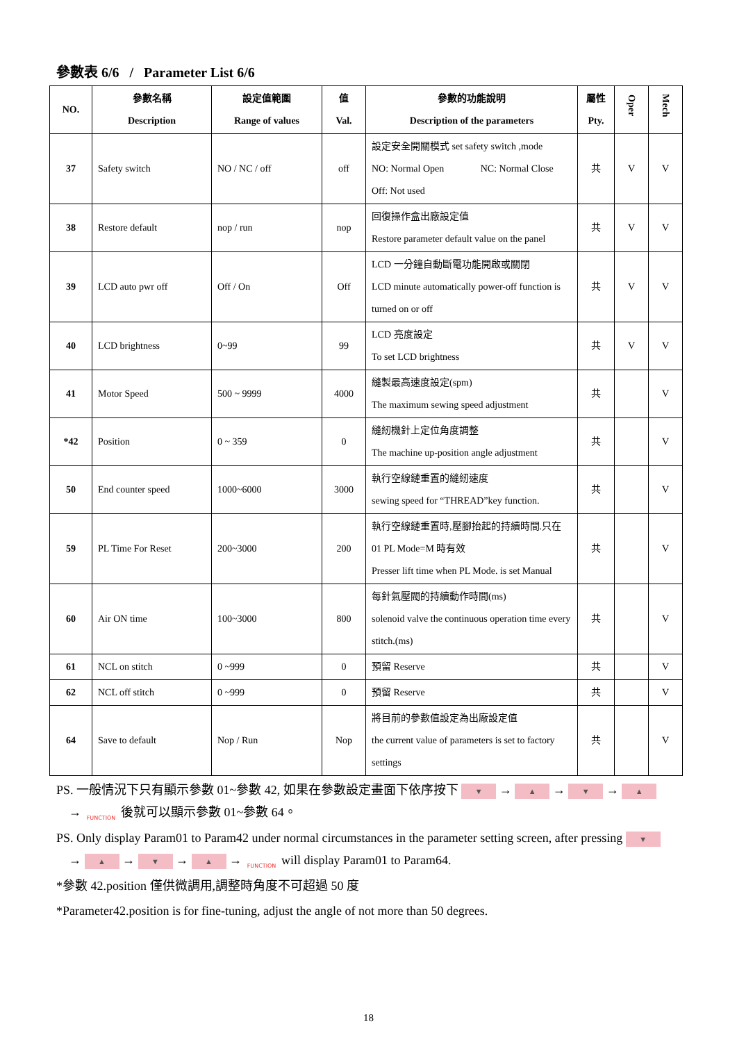參數表 6/6 / Parameter List 6/6
| NO. | 參數名稱 Description | 設定值範圍 Range of values | 值 Val. | 參數的功能說明 Description of the parameters | 屬性 Pty. | Oper | Mech |
| --- | --- | --- | --- | --- | --- | --- | --- |
| 37 | Safety switch | NO / NC / off | off | 設定安全開關模式 set safety switch ,mode NO: Normal Open NC: Normal Close Off: Not used | 共 | V | V |
| 38 | Restore default | nop / run | nop | 回復操作盒出廠設定值 Restore parameter default value on the panel | 共 | V | V |
| 39 | LCD auto pwr off | Off / On | Off | LCD 一分鐘自動斷電功能開啟或關閉 LCD minute automatically power-off function is turned on or off | 共 | V | V |
| 40 | LCD brightness | 0~99 | 99 | LCD 亮度設定 To set LCD brightness | 共 | V | V |
| 41 | Motor Speed | 500 ~ 9999 | 4000 | 縫製最高速度設定(spm) The maximum sewing speed adjustment | 共 | | V |
| *42 | Position | 0 ~ 359 | 0 | 縫紉機針上定位角度調整 The machine up-position angle adjustment | 共 | | V |
| 50 | End counter speed | 1000~6000 | 3000 | 執行空線鏈重置的縫紉速度 sewing speed for “THREAD”key function. | 共 | | V |
| 59 | PL Time For Reset | 200~3000 | 200 | 執行空線鏈重置時,壓腳抬起的持續時間.只在 01 PL Mode=M 時有效 Presser lift time when PL Mode. is set Manual | 共 | | V |
| 60 | Air ON time | 100~3000 | 800 | 每針氣壓閥的持續動作時間(ms) solenoid valve the continuous operation time every stitch.(ms) | 共 | | V |
| 61 | NCL on stitch | 0 ~999 | 0 | 預留 Reserve | 共 | | V |
| 62 | NCL off stitch | 0 ~999 | 0 | 預留 Reserve | 共 | | V |
| 64 | Save to default | Nop / Run | Nop | 將目前的參數值設定為出廠設定值 the current value of parameters is set to factory settings | 共 | | V |
PS. 一般情況下只有顯示參數 01~參數 42, 如果在參數設定畫面下依序按下 ▼ → ▲ → ▼ → ▲
→ FUNCTION 後就可以顯示參數 01~參數 64。
PS. Only display Param01 to Param42 under normal circumstances in the parameter setting screen, after pressing ▼
→ ▲ → ▼ → ▲ → FUNCTION will display Param01 to Param64.
*參數 42.position 僅供微調用,調整時角度不可超過 50 度
*Parameter42.position is for fine-tuning, adjust the angle of not more than 50 degrees.
18